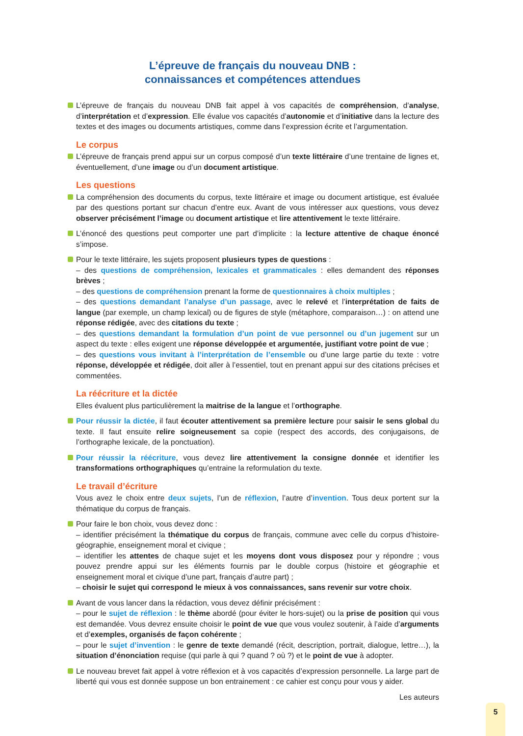L’épreuve de français du nouveau DNB :
connaissances et compétences attendues
L’épreuve de français du nouveau DNB fait appel à vos capacités de compréhension, d’analyse, d’interprétation et d’expression. Elle évalue vos capacités d’autonomie et d’initiative dans la lecture des textes et des images ou documents artistiques, comme dans l’expression écrite et l’argumentation.
Le corpus
L’épreuve de français prend appui sur un corpus composé d’un texte littéraire d’une trentaine de lignes et, éventuellement, d’une image ou d’un document artistique.
Les questions
La compréhension des documents du corpus, texte littéraire et image ou document artistique, est évaluée par des questions portant sur chacun d’entre eux. Avant de vous intéresser aux questions, vous devez observer précisément l’image ou document artistique et lire attentivement le texte littéraire.
L’énoncé des questions peut comporter une part d’implicite : la lecture attentive de chaque énoncé s’impose.
Pour le texte littéraire, les sujets proposent plusieurs types de questions :
– des questions de compréhension, lexicales et grammaticales : elles demandent des réponses brèves ;
– des questions de compréhension prenant la forme de questionnaires à choix multiples ;
– des questions demandant l’analyse d’un passage, avec le relevé et l’interprétation de faits de langue (par exemple, un champ lexical) ou de figures de style (métaphore, comparaison…) : on attend une réponse rédigée, avec des citations du texte ;
– des questions demandant la formulation d’un point de vue personnel ou d’un jugement sur un aspect du texte : elles exigent une réponse développée et argumentée, justifiant votre point de vue ;
– des questions vous invitant à l’interprétation de l’ensemble ou d’une large partie du texte : votre réponse, développée et rédigée, doit aller à l’essentiel, tout en prenant appui sur des citations précises et commentées.
La réécriture et la dictée
Elles évaluent plus particulièrement la maitrise de la langue et l’orthographe.
Pour réussir la dictée, il faut écouter attentivement sa première lecture pour saisir le sens global du texte. Il faut ensuite relire soigneusement sa copie (respect des accords, des conjugaisons, de l’orthographe lexicale, de la ponctuation).
Pour réussir la réécriture, vous devez lire attentivement la consigne donnée et identifier les transformations orthographiques qu’entraine la reformulation du texte.
Le travail d’écriture
Vous avez le choix entre deux sujets, l’un de réflexion, l’autre d’invention. Tous deux portent sur la thématique du corpus de français.
Pour faire le bon choix, vous devez donc :
– identifier précisément la thématique du corpus de français, commune avec celle du corpus d’histoire-géographie, enseignement moral et civique ;
– identifier les attentes de chaque sujet et les moyens dont vous disposez pour y répondre ; vous pouvez prendre appui sur les éléments fournis par le double corpus (histoire et géographie et enseignement moral et civique d’une part, français d’autre part) ;
– choisir le sujet qui correspond le mieux à vos connaissances, sans revenir sur votre choix.
Avant de vous lancer dans la rédaction, vous devez définir précisément :
– pour le sujet de réflexion : le thème abordé (pour éviter le hors-sujet) ou la prise de position qui vous est demandée. Vous devrez ensuite choisir le point de vue que vous voulez soutenir, à l’aide d’arguments et d’exemples, organisés de façon cohérente ;
– pour le sujet d’invention : le genre de texte demandé (récit, description, portrait, dialogue, lettre…), la situation d’énonciation requise (qui parle à qui ? quand ? où ?) et le point de vue à adopter.
Le nouveau brevet fait appel à votre réflexion et à vos capacités d’expression personnelle. La large part de liberté qui vous est donnée suppose un bon entrainement : ce cahier est conçu pour vous y aider.
Les auteurs
5